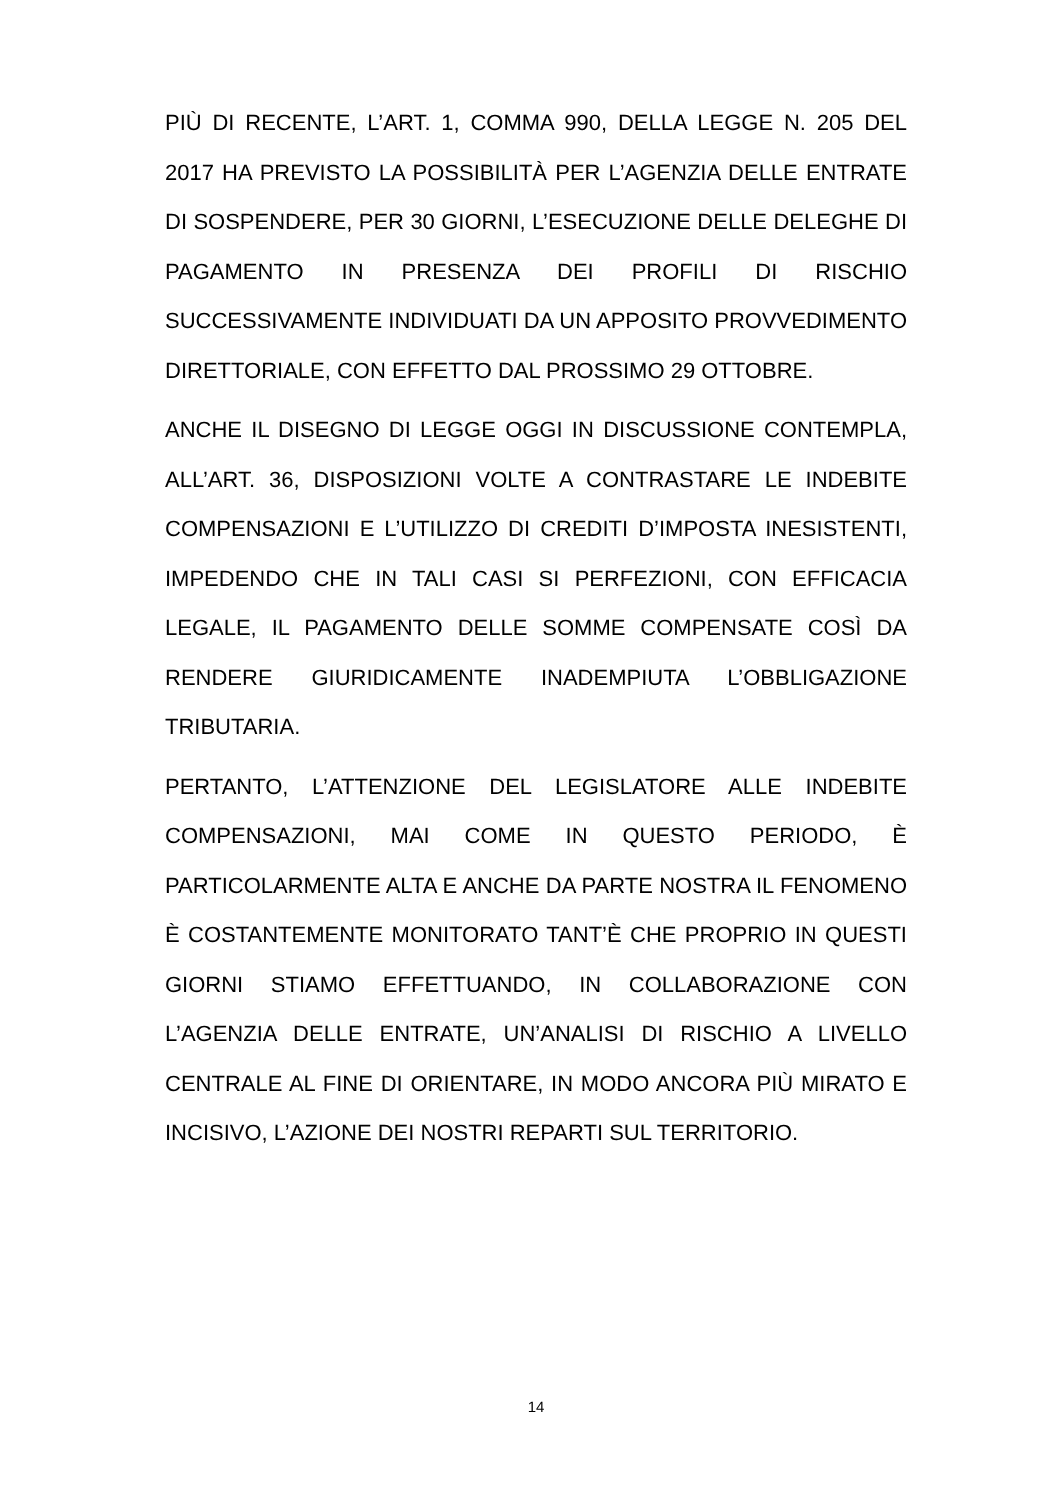PIÙ DI RECENTE, L’ART. 1, COMMA 990, DELLA LEGGE N. 205 DEL 2017 HA PREVISTO LA POSSIBILITÀ PER L’AGENZIA DELLE ENTRATE DI SOSPENDERE, PER 30 GIORNI, L’ESECUZIONE DELLE DELEGHE DI PAGAMENTO IN PRESENZA DEI PROFILI DI RISCHIO SUCCESSIVAMENTE INDIVIDUATI DA UN APPOSITO PROVVEDIMENTO DIRETTORIALE, CON EFFETTO DAL PROSSIMO 29 OTTOBRE.
ANCHE IL DISEGNO DI LEGGE OGGI IN DISCUSSIONE CONTEMPLA, ALL’ART. 36, DISPOSIZIONI VOLTE A CONTRASTARE LE INDEBITE COMPENSAZIONI E L’UTILIZZO DI CREDITI D’IMPOSTA INESISTENTI, IMPEDENDO CHE IN TALI CASI SI PERFEZIONI, CON EFFICACIA LEGALE, IL PAGAMENTO DELLE SOMME COMPENSATE COSÌ DA RENDERE GIURIDICAMENTE INADEMPIUTA L’OBBLIGAZIONE TRIBUTARIA.
PERTANTO, L’ATTENZIONE DEL LEGISLATORE ALLE INDEBITE COMPENSAZIONI, MAI COME IN QUESTO PERIODO, È PARTICOLARMENTE ALTA E ANCHE DA PARTE NOSTRA IL FENOMENO È COSTANTEMENTE MONITORATO TANT’È CHE PROPRIO IN QUESTI GIORNI STIAMO EFFETTUANDO, IN COLLABORAZIONE CON L’AGENZIA DELLE ENTRATE, UN’ANALISI DI RISCHIO A LIVELLO CENTRALE AL FINE DI ORIENTARE, IN MODO ANCORA PIÙ MIRATO E INCISIVO, L’AZIONE DEI NOSTRI REPARTI SUL TERRITORIO.
14